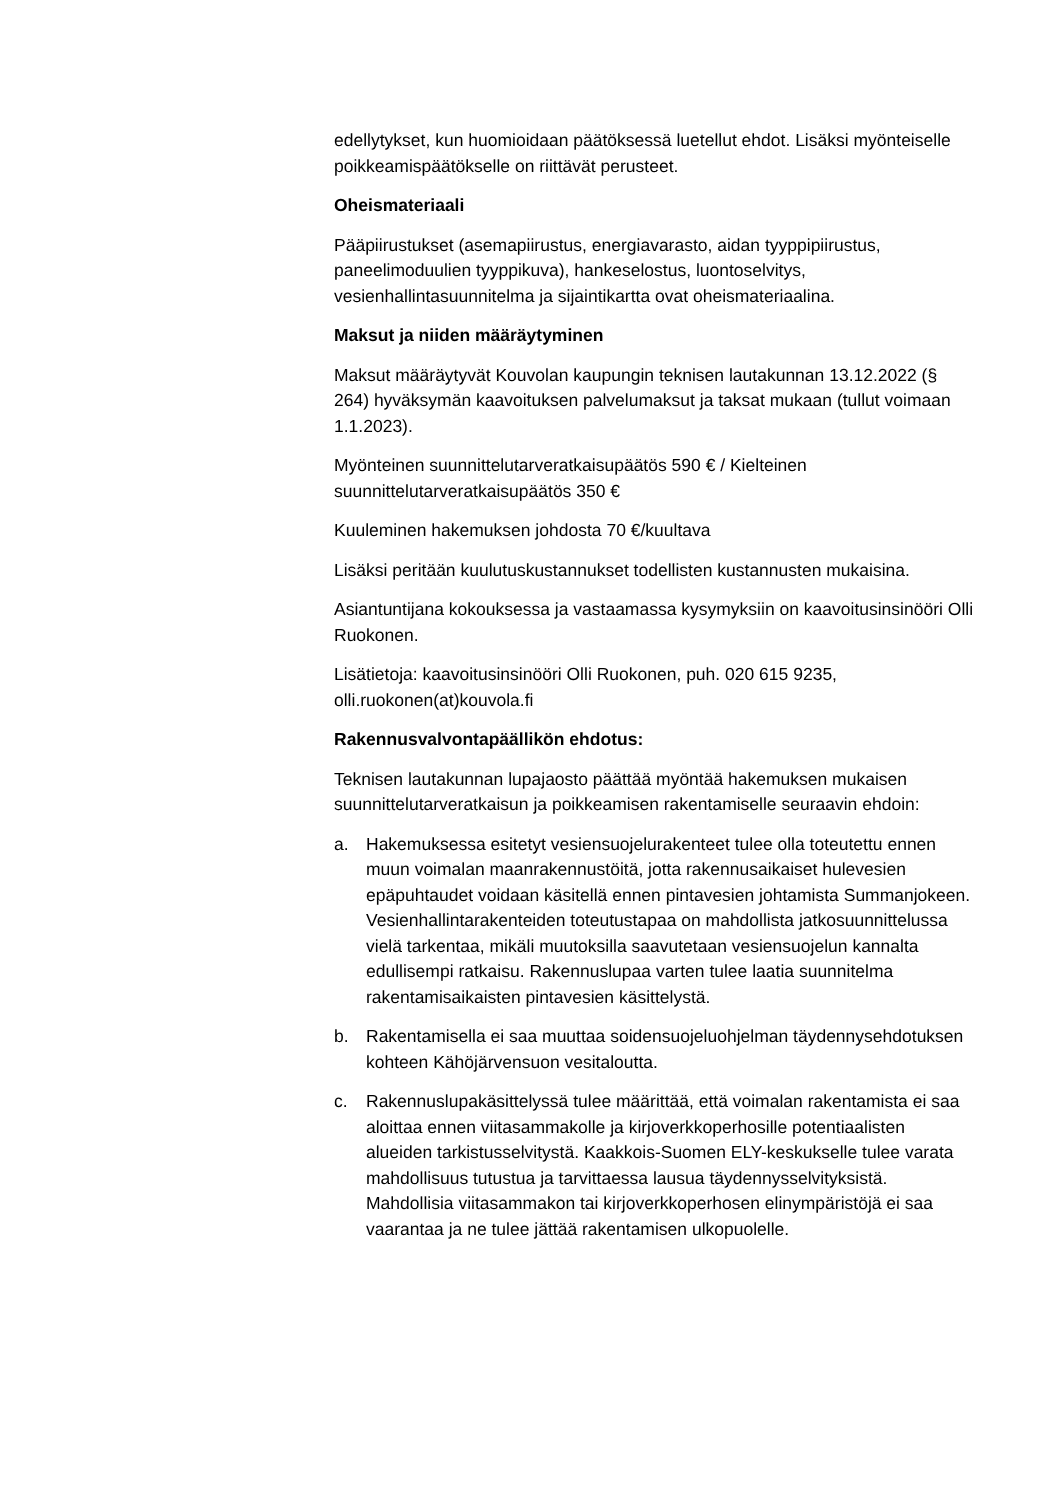edellytykset, kun huomioidaan päätöksessä luetellut ehdot. Lisäksi myönteiselle poikkeamispäätökselle on riittävät perusteet.
Oheismateriaali
Pääpiirustukset (asemapiirustus, energiavarasto, aidan tyyppipiirustus, paneelimoduulien tyyppikuva), hankeselostus, luontoselvitys, vesienhallintasuunnitelma ja sijaintikartta ovat oheismateriaalina.
Maksut ja niiden määräytyminen
Maksut määräytyvät Kouvolan kaupungin teknisen lautakunnan 13.12.2022 (§ 264) hyväksymän kaavoituksen palvelumaksut ja taksat mukaan (tullut voimaan 1.1.2023).
Myönteinen suunnittelutarveratkaisupäätös 590 € / Kielteinen suunnittelutarveratkaisupäätös 350 €
Kuuleminen hakemuksen johdosta 70 €/kuultava
Lisäksi peritään kuulutuskustannukset todellisten kustannusten mukaisina.
Asiantuntijana kokouksessa ja vastaamassa kysymyksiin on kaavoitusinsinööri Olli Ruokonen.
Lisätietoja: kaavoitusinsinööri Olli Ruokonen, puh. 020 615 9235, olli.ruokonen(at)kouvola.fi
Rakennusvalvontapäällikön ehdotus:
Teknisen lautakunnan lupajaosto päättää myöntää hakemuksen mukaisen suunnittelutarveratkaisun ja poikkeamisen rakentamiselle seuraavin ehdoin:
a. Hakemuksessa esitetyt vesiensuojelurakenteet tulee olla toteutettu ennen muun voimalan maanrakennustöitä, jotta rakennusaikaiset hulevesien epäpuhtaudet voidaan käsitellä ennen pintavesien johtamista Summanjokeen. Vesienhallintarakenteiden toteutustapaa on mahdollista jatkosuunnittelussa vielä tarkentaa, mikäli muutoksilla saavutetaan vesiensuojelun kannalta edullisempi ratkaisu. Rakennuslupaa varten tulee laatia suunnitelma rakentamisaikaisten pintavesien käsittelystä.
b. Rakentamisella ei saa muuttaa soidensuojeluohjelman täydennysehdotuksen kohteen Kähöjärvensuon vesitaloutta.
c. Rakennuslupakäsittelyssä tulee määrittää, että voimalan rakentamista ei saa aloittaa ennen viitasammakolle ja kirjoverkkoperhosille potentiaalisten alueiden tarkistusselvitystä. Kaakkois-Suomen ELY-keskukselle tulee varata mahdollisuus tutustua ja tarvittaessa lausua täydennysselvityksistä. Mahdollisia viitasammakon tai kirjoverkkoperhosen elinympäristöjä ei saa vaarantaa ja ne tulee jättää rakentamisen ulkopuolelle.